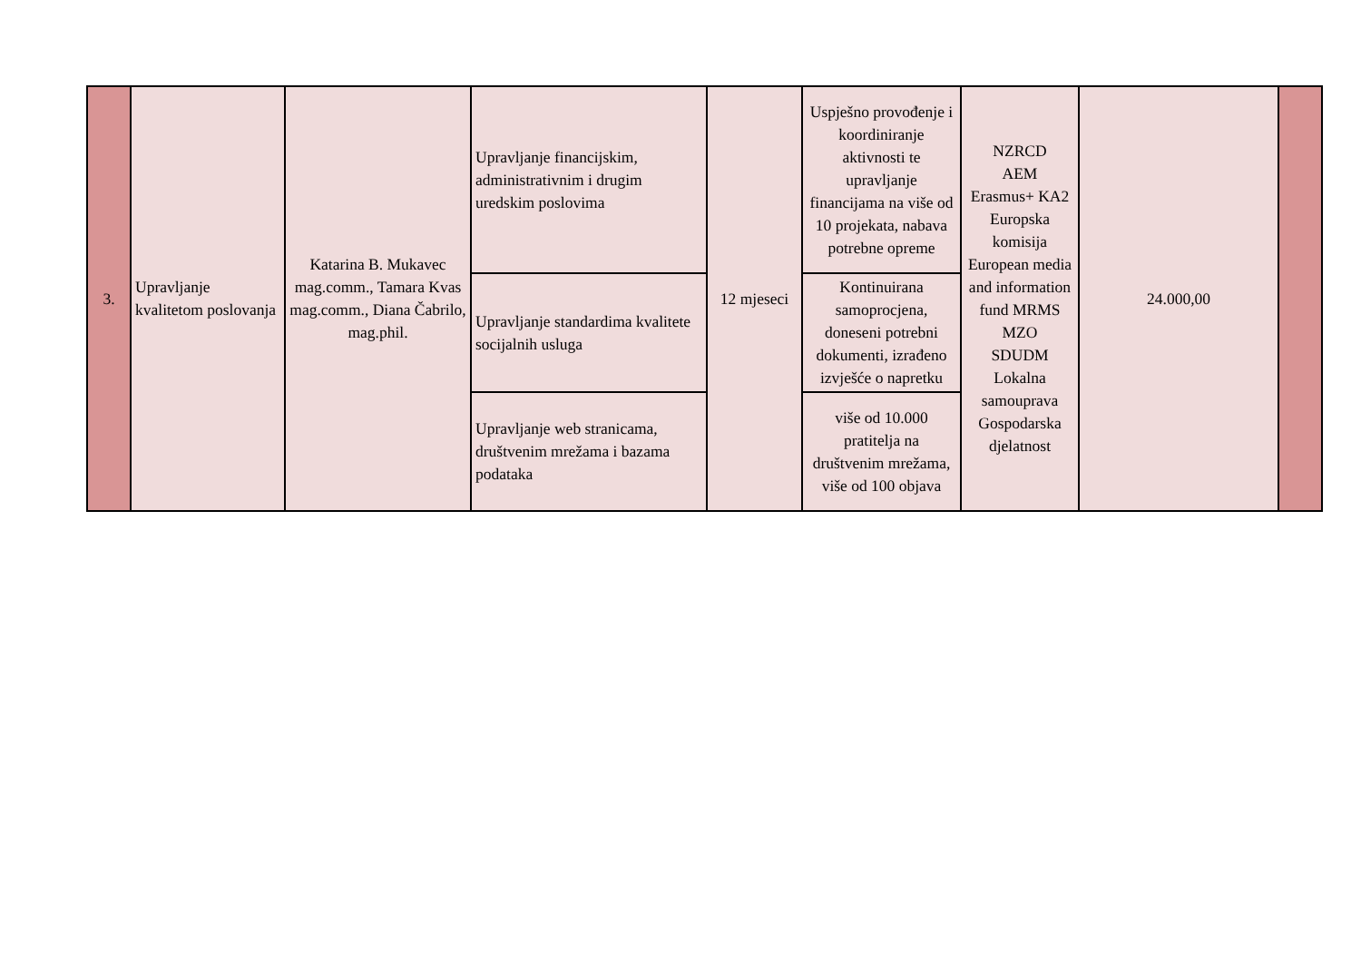| 3. | Upravljanje kvalitetom poslovanja | Katarina B. Mukavec mag.comm., Tamara Kvas mag.comm., Diana Čabrilo, mag.phil. | Upravljanje financijskim, administrativnim i drugim uredskim poslovima | 12 mjeseci | Uspješno provođenje i koordiniranje aktivnosti te upravljanje financijama na više od 10 projekata, nabava potrebne opreme | NZRCD AEM Erasmus+ KA2 Europska komisija European media and information fund MRMS MZO SDUDM Lokalna samouprava Gospodarska djelatnost | 24.000,00 | |
| | | | Upravljanje standardima kvalitete socijalnih usluga | | Kontinuirana samoprocjena, doneseni potrebni dokumenti, izrađeno izvješće o napretku | | | |
| | | | Upravljanje web stranicama, društvenim mrežama i bazama podataka | | više od 10.000 pratitelja na društvenim mrežama, više od 100 objava | | | |